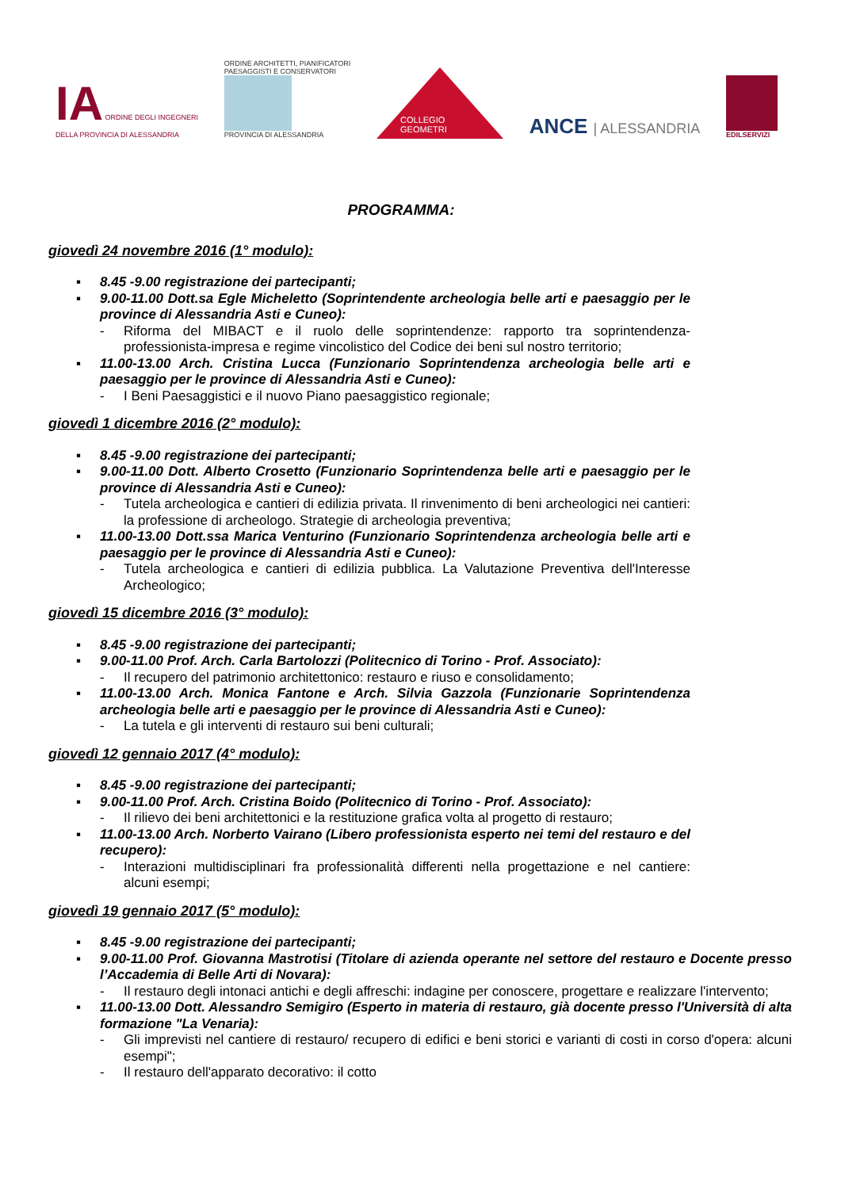IA ORDINE DEGLI INGEGNERI
DELLA PROVINCIA DI ALESSANDRIA
ORDINE ARCHITETTI, PIANIFICATORI
PAESAGGISTI E CONSERVATORI
PROVINCIA DI ALESSANDRIA
COLLEGIO GEOMETRI
ANCE | ALESSANDRIA
EDILSERVIZI
PROGRAMMA:
giovedì 24 novembre 2016 (1° modulo):
▪ 8.45 -9.00 registrazione dei partecipanti;
▪ 9.00-11.00 Dott.sa Egle Micheletto (Soprintendente archeologia belle arti e paesaggio per le province di Alessandria Asti e Cuneo):
- Riforma del MIBACT e il ruolo delle soprintendenze: rapporto tra soprintendenza-professionista-impresa e regime vincolistico del Codice dei beni sul nostro territorio;
▪ 11.00-13.00 Arch. Cristina Lucca (Funzionario Soprintendenza archeologia belle arti e paesaggio per le province di Alessandria Asti e Cuneo):
- I Beni Paesaggistici e il nuovo Piano paesaggistico regionale;
giovedì 1 dicembre 2016 (2° modulo):
▪ 8.45 -9.00 registrazione dei partecipanti;
▪ 9.00-11.00 Dott. Alberto Crosetto (Funzionario Soprintendenza belle arti e paesaggio per le province di Alessandria Asti e Cuneo):
- Tutela archeologica e cantieri di edilizia privata. Il rinvenimento di beni archeologici nei cantieri: la professione di archeologo. Strategie di archeologia preventiva;
▪ 11.00-13.00 Dott.ssa Marica Venturino (Funzionario Soprintendenza archeologia belle arti e paesaggio per le province di Alessandria Asti e Cuneo):
- Tutela archeologica e cantieri di edilizia pubblica. La Valutazione Preventiva dell'Interesse Archeologico;
giovedì 15 dicembre 2016 (3° modulo):
▪ 8.45 -9.00 registrazione dei partecipanti;
▪ 9.00-11.00 Prof. Arch. Carla Bartolozzi (Politecnico di Torino - Prof. Associato):
- Il recupero del patrimonio architettonico: restauro e riuso e consolidamento;
▪ 11.00-13.00 Arch. Monica Fantone e Arch. Silvia Gazzola (Funzionarie Soprintendenza archeologia belle arti e paesaggio per le province di Alessandria Asti e Cuneo):
- La tutela e gli interventi di restauro sui beni culturali;
giovedì 12 gennaio 2017 (4° modulo):
▪ 8.45 -9.00 registrazione dei partecipanti;
▪ 9.00-11.00 Prof. Arch. Cristina Boido (Politecnico di Torino - Prof. Associato):
- Il rilievo dei beni architettonici e la restituzione grafica volta al progetto di restauro;
▪ 11.00-13.00 Arch. Norberto Vairano (Libero professionista esperto nei temi del restauro e del recupero):
- Interazioni multidisciplinari fra professionalità differenti nella progettazione e nel cantiere: alcuni esempi;
giovedì 19 gennaio 2017 (5° modulo):
▪ 8.45 -9.00 registrazione dei partecipanti;
▪ 9.00-11.00 Prof. Giovanna Mastrotisi (Titolare di azienda operante nel settore del restauro e Docente presso l’Accademia di Belle Arti di Novara):
- Il restauro degli intonaci antichi e degli affreschi: indagine per conoscere, progettare e realizzare l'intervento;
▪ 11.00-13.00 Dott. Alessandro Semigiro (Esperto in materia di restauro, già docente presso l'Università di alta formazione "La Venaria):
- Gli imprevisti nel cantiere di restauro/ recupero di edifici e beni storici e varianti di costi in corso d'opera: alcuni esempi";
- Il restauro dell'apparato decorativo: il cotto